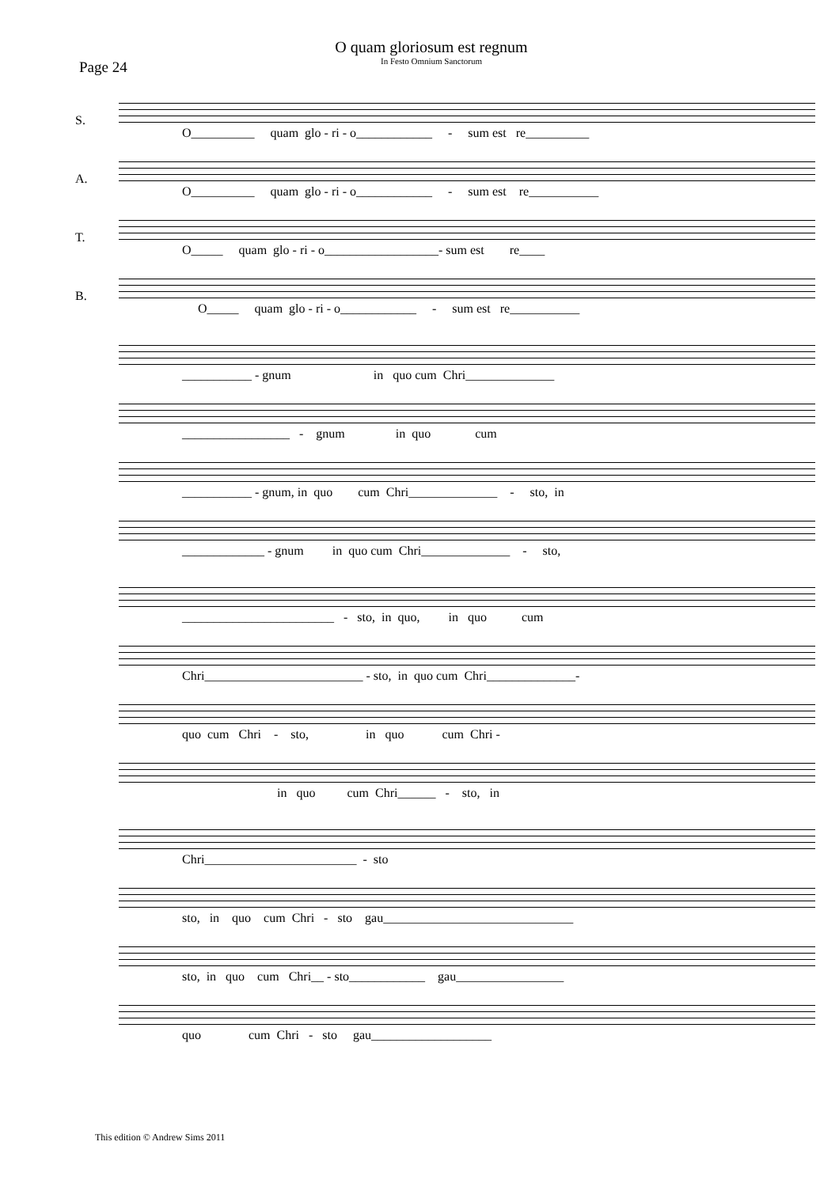O quam gloriosum est regnum
In Festo Omnium Sanctorum
Page 24
S.
O__________ quam glo - ri - o____________ - sum est re__________
A.
O__________ quam glo - ri - o____________ - sum est re___________
T.
O_____ quam glo - ri - o__________________- sum est re____
B.
O_____ quam glo - ri - o____________ - sum est re___________
___________ - gnum in quo cum Chri______________
_________________ - gnum in quo cum
___________ - gnum, in quo cum Chri______________ - sto, in
_____________ - gnum in quo cum Chri______________ - sto,
________________________ - sto, in quo, in quo cum
Chri_________________________ - sto, in quo cum Chri______________-
quo cum Chri - sto, in quo cum Chri -
in quo cum Chri______ - sto, in
Chri________________________ - sto
sto, in quo cum Chri - sto gau______________________________
sto, in quo cum Chri__ - sto____________ gau_________________
quo cum Chri - sto gau___________________
This edition © Andrew Sims 2011